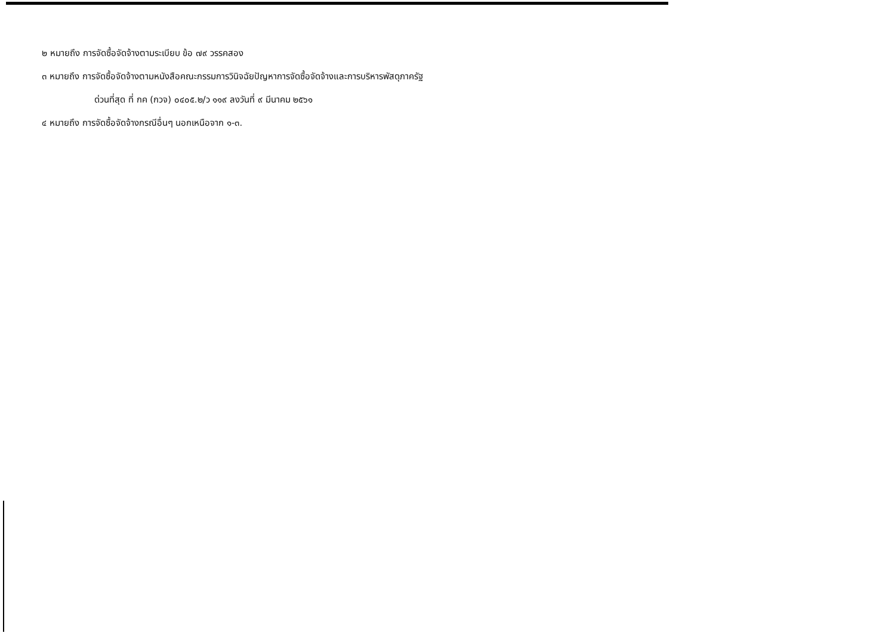๒ หมายถึง การจัดซื้อจัดจ้างตามระเบียบ ข้อ ๗๙ วรรคสอง
๓ หมายถึง การจัดซื้อจัดจ้างตามหนังสือคณะกรรมการวินิจฉัยปัญหาการจัดซื้อจัดจ้างและการบริหารพัสดุภาครัฐ
ด่วนที่สุด ที่ กค (กวจ) ๐๔๐๕.๒/ว ๑๑๙ ลงวันที่ ๙ มีนาคม ๒๕๖๑
๔ หมายถึง การจัดซื้อจัดจ้างกรณีอื่นๆ นอกเหนือจาก ๑-๓.